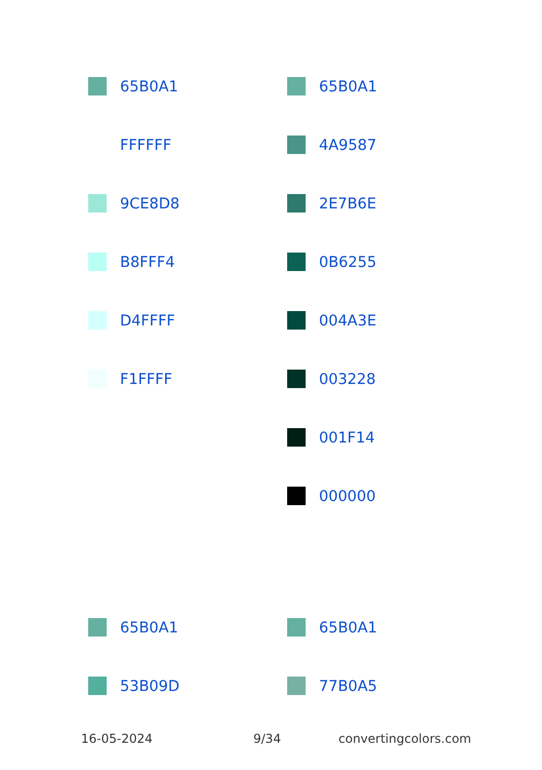65B0A1
FFFFFF
9CE8D8
B8FFF4
D4FFFF
F1FFFF
65B0A1
4A9587
2E7B6E
0B6255
004A3E
003228
001F14
000000
65B0A1
53B09D
65B0A1
77B0A5
16-05-2024 9/34 convertingcolors.com